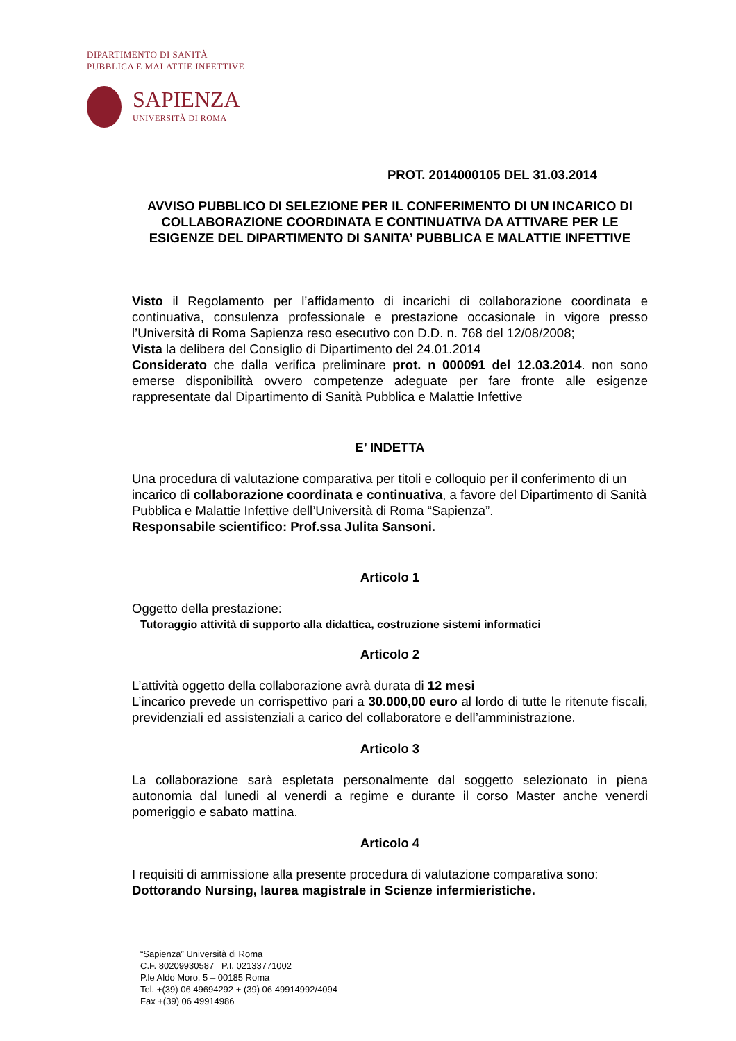DIPARTIMENTO DI SANITÀ
PUBBLICA E MALATTIE INFETTIVE
SAPIENZA
UNIVERSITÀ DI ROMA
PROT. 2014000105 DEL 31.03.2014
AVVISO PUBBLICO DI SELEZIONE PER IL CONFERIMENTO DI UN INCARICO DI COLLABORAZIONE COORDINATA E CONTINUATIVA DA ATTIVARE PER LE ESIGENZE DEL DIPARTIMENTO DI SANITA’ PUBBLICA E MALATTIE INFETTIVE
Visto il Regolamento per l’affidamento di incarichi di collaborazione coordinata e continuativa, consulenza professionale e prestazione occasionale in vigore presso l’Università di Roma Sapienza reso esecutivo con D.D. n. 768 del 12/08/2008;
Vista la delibera del Consiglio di Dipartimento del 24.01.2014
Considerato che dalla verifica preliminare prot. n 000091 del 12.03.2014. non sono emerse disponibilità ovvero competenze adeguate per fare fronte alle esigenze rappresentate dal Dipartimento di Sanità Pubblica e Malattie Infettive
E’ INDETTA
Una procedura di valutazione comparativa per titoli e colloquio per il conferimento di un incarico di collaborazione coordinata e continuativa, a favore del Dipartimento di Sanità Pubblica e Malattie Infettive dell’Università di Roma “Sapienza”.
Responsabile scientifico: Prof.ssa Julita Sansoni.
Articolo 1
Oggetto della prestazione:
Tutoraggio attività di supporto alla didattica, costruzione sistemi informatici
Articolo 2
L’attività oggetto della collaborazione avrà durata di 12 mesi
L’incarico prevede un corrispettivo pari a 30.000,00 euro al lordo di tutte le ritenute fiscali, previdenziali ed assistenziali a carico del collaboratore e dell’amministrazione.
Articolo 3
La collaborazione sarà espletata personalmente dal soggetto selezionato in piena autonomia dal lunedi al venerdi a regime e durante il corso Master anche venerdi pomeriggio e sabato mattina.
Articolo 4
I requisiti di ammissione alla presente procedura di valutazione comparativa sono:
Dottorando Nursing, laurea magistrale in Scienze infermieristiche.
“Sapienza” Università di Roma
C.F. 80209930587 P.I. 02133771002
P.le Aldo Moro, 5 – 00185 Roma
Tel. +(39) 06 49694292 + (39) 06 49914992/4094
Fax +(39) 06 49914986